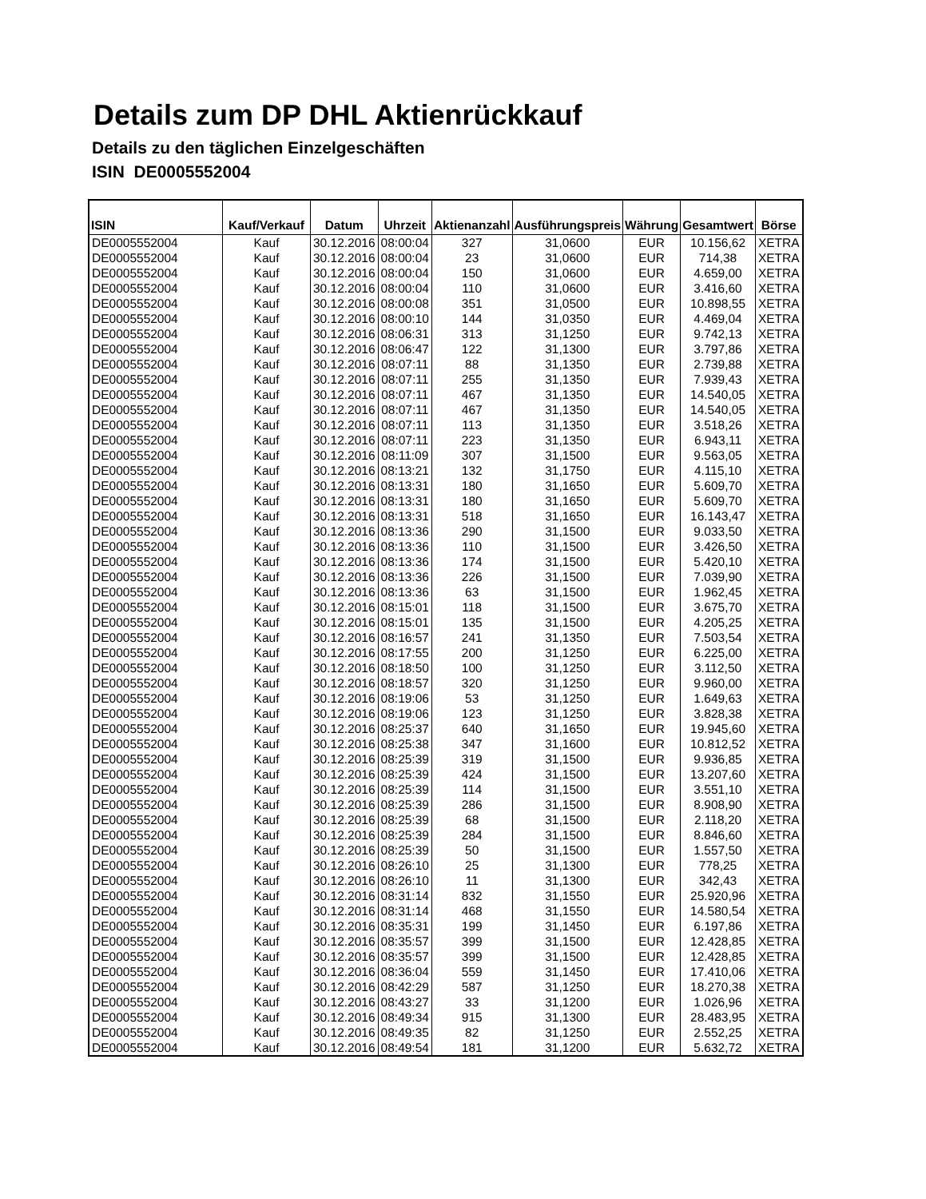Details zum DP DHL Aktienrückkauf
Details zu den täglichen Einzelgeschäften
ISIN DE0005552004
| ISIN | Kauf/Verkauf | Datum | Uhrzeit | Aktienanzahl | Ausführungspreis | Währung | Gesamtwert | Börse |
| --- | --- | --- | --- | --- | --- | --- | --- | --- |
| DE0005552004 | Kauf | 30.12.2016 | 08:00:04 | 327 | 31,0600 | EUR | 10.156,62 | XETRA |
| DE0005552004 | Kauf | 30.12.2016 | 08:00:04 | 23 | 31,0600 | EUR | 714,38 | XETRA |
| DE0005552004 | Kauf | 30.12.2016 | 08:00:04 | 150 | 31,0600 | EUR | 4.659,00 | XETRA |
| DE0005552004 | Kauf | 30.12.2016 | 08:00:04 | 110 | 31,0600 | EUR | 3.416,60 | XETRA |
| DE0005552004 | Kauf | 30.12.2016 | 08:00:08 | 351 | 31,0500 | EUR | 10.898,55 | XETRA |
| DE0005552004 | Kauf | 30.12.2016 | 08:00:10 | 144 | 31,0350 | EUR | 4.469,04 | XETRA |
| DE0005552004 | Kauf | 30.12.2016 | 08:06:31 | 313 | 31,1250 | EUR | 9.742,13 | XETRA |
| DE0005552004 | Kauf | 30.12.2016 | 08:06:47 | 122 | 31,1300 | EUR | 3.797,86 | XETRA |
| DE0005552004 | Kauf | 30.12.2016 | 08:07:11 | 88 | 31,1350 | EUR | 2.739,88 | XETRA |
| DE0005552004 | Kauf | 30.12.2016 | 08:07:11 | 255 | 31,1350 | EUR | 7.939,43 | XETRA |
| DE0005552004 | Kauf | 30.12.2016 | 08:07:11 | 467 | 31,1350 | EUR | 14.540,05 | XETRA |
| DE0005552004 | Kauf | 30.12.2016 | 08:07:11 | 467 | 31,1350 | EUR | 14.540,05 | XETRA |
| DE0005552004 | Kauf | 30.12.2016 | 08:07:11 | 113 | 31,1350 | EUR | 3.518,26 | XETRA |
| DE0005552004 | Kauf | 30.12.2016 | 08:07:11 | 223 | 31,1350 | EUR | 6.943,11 | XETRA |
| DE0005552004 | Kauf | 30.12.2016 | 08:11:09 | 307 | 31,1500 | EUR | 9.563,05 | XETRA |
| DE0005552004 | Kauf | 30.12.2016 | 08:13:21 | 132 | 31,1750 | EUR | 4.115,10 | XETRA |
| DE0005552004 | Kauf | 30.12.2016 | 08:13:31 | 180 | 31,1650 | EUR | 5.609,70 | XETRA |
| DE0005552004 | Kauf | 30.12.2016 | 08:13:31 | 180 | 31,1650 | EUR | 5.609,70 | XETRA |
| DE0005552004 | Kauf | 30.12.2016 | 08:13:31 | 518 | 31,1650 | EUR | 16.143,47 | XETRA |
| DE0005552004 | Kauf | 30.12.2016 | 08:13:36 | 290 | 31,1500 | EUR | 9.033,50 | XETRA |
| DE0005552004 | Kauf | 30.12.2016 | 08:13:36 | 110 | 31,1500 | EUR | 3.426,50 | XETRA |
| DE0005552004 | Kauf | 30.12.2016 | 08:13:36 | 174 | 31,1500 | EUR | 5.420,10 | XETRA |
| DE0005552004 | Kauf | 30.12.2016 | 08:13:36 | 226 | 31,1500 | EUR | 7.039,90 | XETRA |
| DE0005552004 | Kauf | 30.12.2016 | 08:13:36 | 63 | 31,1500 | EUR | 1.962,45 | XETRA |
| DE0005552004 | Kauf | 30.12.2016 | 08:15:01 | 118 | 31,1500 | EUR | 3.675,70 | XETRA |
| DE0005552004 | Kauf | 30.12.2016 | 08:15:01 | 135 | 31,1500 | EUR | 4.205,25 | XETRA |
| DE0005552004 | Kauf | 30.12.2016 | 08:16:57 | 241 | 31,1350 | EUR | 7.503,54 | XETRA |
| DE0005552004 | Kauf | 30.12.2016 | 08:17:55 | 200 | 31,1250 | EUR | 6.225,00 | XETRA |
| DE0005552004 | Kauf | 30.12.2016 | 08:18:50 | 100 | 31,1250 | EUR | 3.112,50 | XETRA |
| DE0005552004 | Kauf | 30.12.2016 | 08:18:57 | 320 | 31,1250 | EUR | 9.960,00 | XETRA |
| DE0005552004 | Kauf | 30.12.2016 | 08:19:06 | 53 | 31,1250 | EUR | 1.649,63 | XETRA |
| DE0005552004 | Kauf | 30.12.2016 | 08:19:06 | 123 | 31,1250 | EUR | 3.828,38 | XETRA |
| DE0005552004 | Kauf | 30.12.2016 | 08:25:37 | 640 | 31,1650 | EUR | 19.945,60 | XETRA |
| DE0005552004 | Kauf | 30.12.2016 | 08:25:38 | 347 | 31,1600 | EUR | 10.812,52 | XETRA |
| DE0005552004 | Kauf | 30.12.2016 | 08:25:39 | 319 | 31,1500 | EUR | 9.936,85 | XETRA |
| DE0005552004 | Kauf | 30.12.2016 | 08:25:39 | 424 | 31,1500 | EUR | 13.207,60 | XETRA |
| DE0005552004 | Kauf | 30.12.2016 | 08:25:39 | 114 | 31,1500 | EUR | 3.551,10 | XETRA |
| DE0005552004 | Kauf | 30.12.2016 | 08:25:39 | 286 | 31,1500 | EUR | 8.908,90 | XETRA |
| DE0005552004 | Kauf | 30.12.2016 | 08:25:39 | 68 | 31,1500 | EUR | 2.118,20 | XETRA |
| DE0005552004 | Kauf | 30.12.2016 | 08:25:39 | 284 | 31,1500 | EUR | 8.846,60 | XETRA |
| DE0005552004 | Kauf | 30.12.2016 | 08:25:39 | 50 | 31,1500 | EUR | 1.557,50 | XETRA |
| DE0005552004 | Kauf | 30.12.2016 | 08:26:10 | 25 | 31,1300 | EUR | 778,25 | XETRA |
| DE0005552004 | Kauf | 30.12.2016 | 08:26:10 | 11 | 31,1300 | EUR | 342,43 | XETRA |
| DE0005552004 | Kauf | 30.12.2016 | 08:31:14 | 832 | 31,1550 | EUR | 25.920,96 | XETRA |
| DE0005552004 | Kauf | 30.12.2016 | 08:31:14 | 468 | 31,1550 | EUR | 14.580,54 | XETRA |
| DE0005552004 | Kauf | 30.12.2016 | 08:35:31 | 199 | 31,1450 | EUR | 6.197,86 | XETRA |
| DE0005552004 | Kauf | 30.12.2016 | 08:35:57 | 399 | 31,1500 | EUR | 12.428,85 | XETRA |
| DE0005552004 | Kauf | 30.12.2016 | 08:35:57 | 399 | 31,1500 | EUR | 12.428,85 | XETRA |
| DE0005552004 | Kauf | 30.12.2016 | 08:36:04 | 559 | 31,1450 | EUR | 17.410,06 | XETRA |
| DE0005552004 | Kauf | 30.12.2016 | 08:42:29 | 587 | 31,1250 | EUR | 18.270,38 | XETRA |
| DE0005552004 | Kauf | 30.12.2016 | 08:43:27 | 33 | 31,1200 | EUR | 1.026,96 | XETRA |
| DE0005552004 | Kauf | 30.12.2016 | 08:49:34 | 915 | 31,1300 | EUR | 28.483,95 | XETRA |
| DE0005552004 | Kauf | 30.12.2016 | 08:49:35 | 82 | 31,1250 | EUR | 2.552,25 | XETRA |
| DE0005552004 | Kauf | 30.12.2016 | 08:49:54 | 181 | 31,1200 | EUR | 5.632,72 | XETRA |